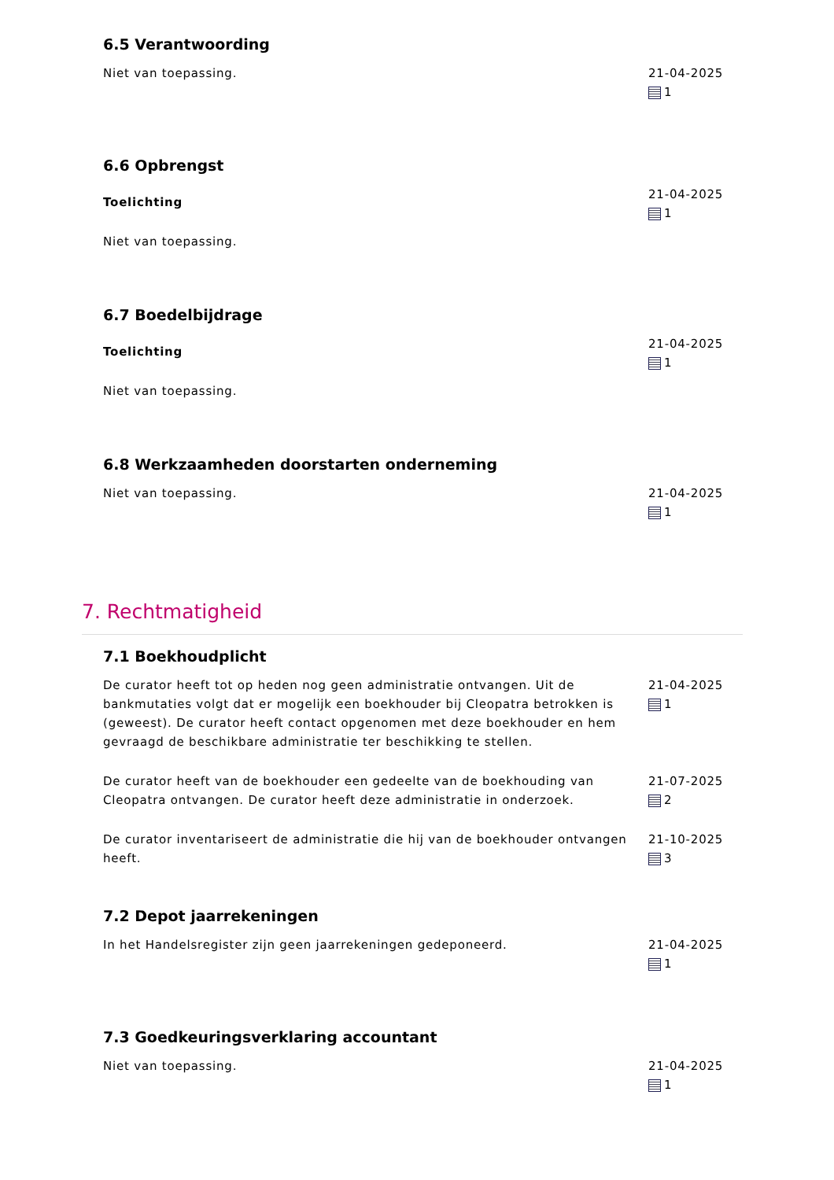6.5 Verantwoording
Niet van toepassing. 21-04-2025
1
6.6 Opbrengst
Toelichting
Niet van toepassing.
21-04-2025
1
6.7 Boedelbijdrage
Toelichting
Niet van toepassing.
21-04-2025
1
6.8 Werkzaamheden doorstarten onderneming
Niet van toepassing. 21-04-2025
1
7. Rechtmatigheid
7.1 Boekhoudplicht
De curator heeft tot op heden nog geen administratie ontvangen. Uit de bankmutaties volgt dat er mogelijk een boekhouder bij Cleopatra betrokken is (geweest). De curator heeft contact opgenomen met deze boekhouder en hem gevraagd de beschikbare administratie ter beschikking te stellen.
21-04-2025
1
De curator heeft van de boekhouder een gedeelte van de boekhouding van Cleopatra ontvangen. De curator heeft deze administratie in onderzoek.
21-07-2025
2
De curator inventariseert de administratie die hij van de boekhouder ontvangen heeft.
21-10-2025
3
7.2 Depot jaarrekeningen
In het Handelsregister zijn geen jaarrekeningen gedeponeerd. 21-04-2025
1
7.3 Goedkeuringsverklaring accountant
Niet van toepassing. 21-04-2025
1